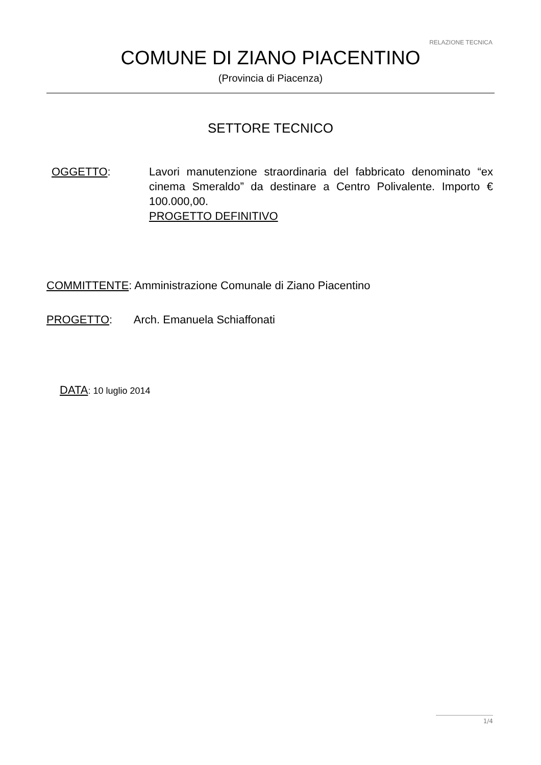RELAZIONE TECNICA
COMUNE DI ZIANO PIACENTINO
(Provincia di Piacenza)
SETTORE TECNICO
OGGETTO: Lavori manutenzione straordinaria del fabbricato denominato “ex cinema Smeraldo” da destinare a Centro Polivalente. Importo € 100.000,00.
PROGETTO DEFINITIVO
COMMITTENTE: Amministrazione Comunale di Ziano Piacentino
PROGETTO: Arch. Emanuela Schiaffonati
DATA: 10 luglio 2014
1/4